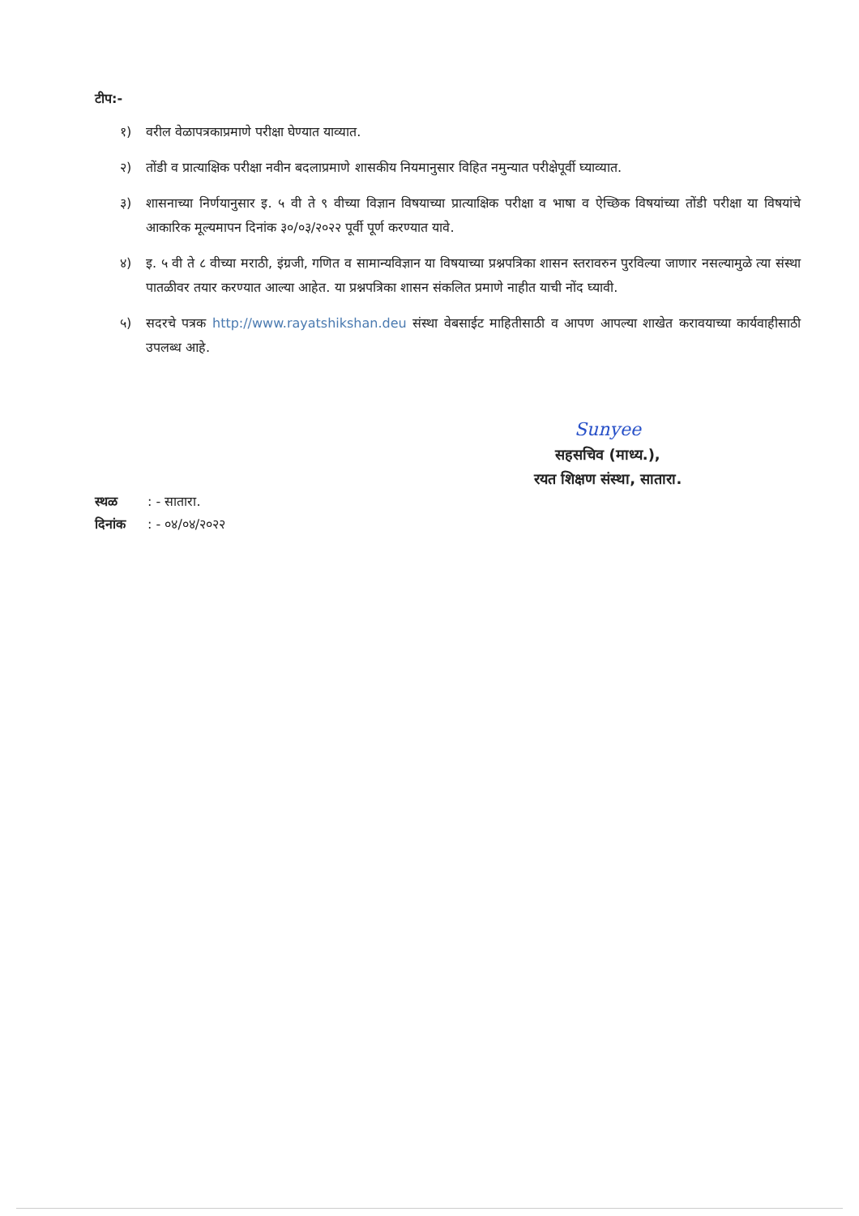टीप:-
१) वरील वेळापत्रकाप्रमाणे परीक्षा घेण्यात याव्यात.
२) तोंडी व प्रात्याक्षिक परीक्षा नवीन बदलाप्रमाणे शासकीय नियमानुसार विहित नमुन्यात परीक्षेपूर्वी घ्याव्यात.
३) शासनाच्या निर्णयानुसार इ. ५ वी ते ९ वीच्या विज्ञान विषयाच्या प्रात्याक्षिक परीक्षा व भाषा व ऐच्छिक विषयांच्या तोंडी परीक्षा या विषयांचे आकारिक मूल्यमापन दिनांक ३०/०३/२०२२ पूर्वी पूर्ण करण्यात यावे.
४) इ. ५ वी ते ८ वीच्या मराठी, इंग्रजी, गणित व सामान्यविज्ञान या विषयाच्या प्रश्नपत्रिका शासन स्तरावरुन पुरविल्या जाणार नसल्यामुळे त्या संस्था पातळीवर तयार करण्यात आल्या आहेत. या प्रश्नपत्रिका शासन संकलित प्रमाणे नाहीत याची नोंद घ्यावी.
५) सदरचे पत्रक http://www.rayatshikshan.deu संस्था वेबसाईट माहितीसाठी व आपण आपल्या शाखेत करावयाच्या कार्यवाहीसाठी उपलब्ध आहे.
Sunyee
सहसचिव (माध्य.),
रयत शिक्षण संस्था, सातारा.
स्थळ : - सातारा.
दिनांक : - ०४/०४/२०२२